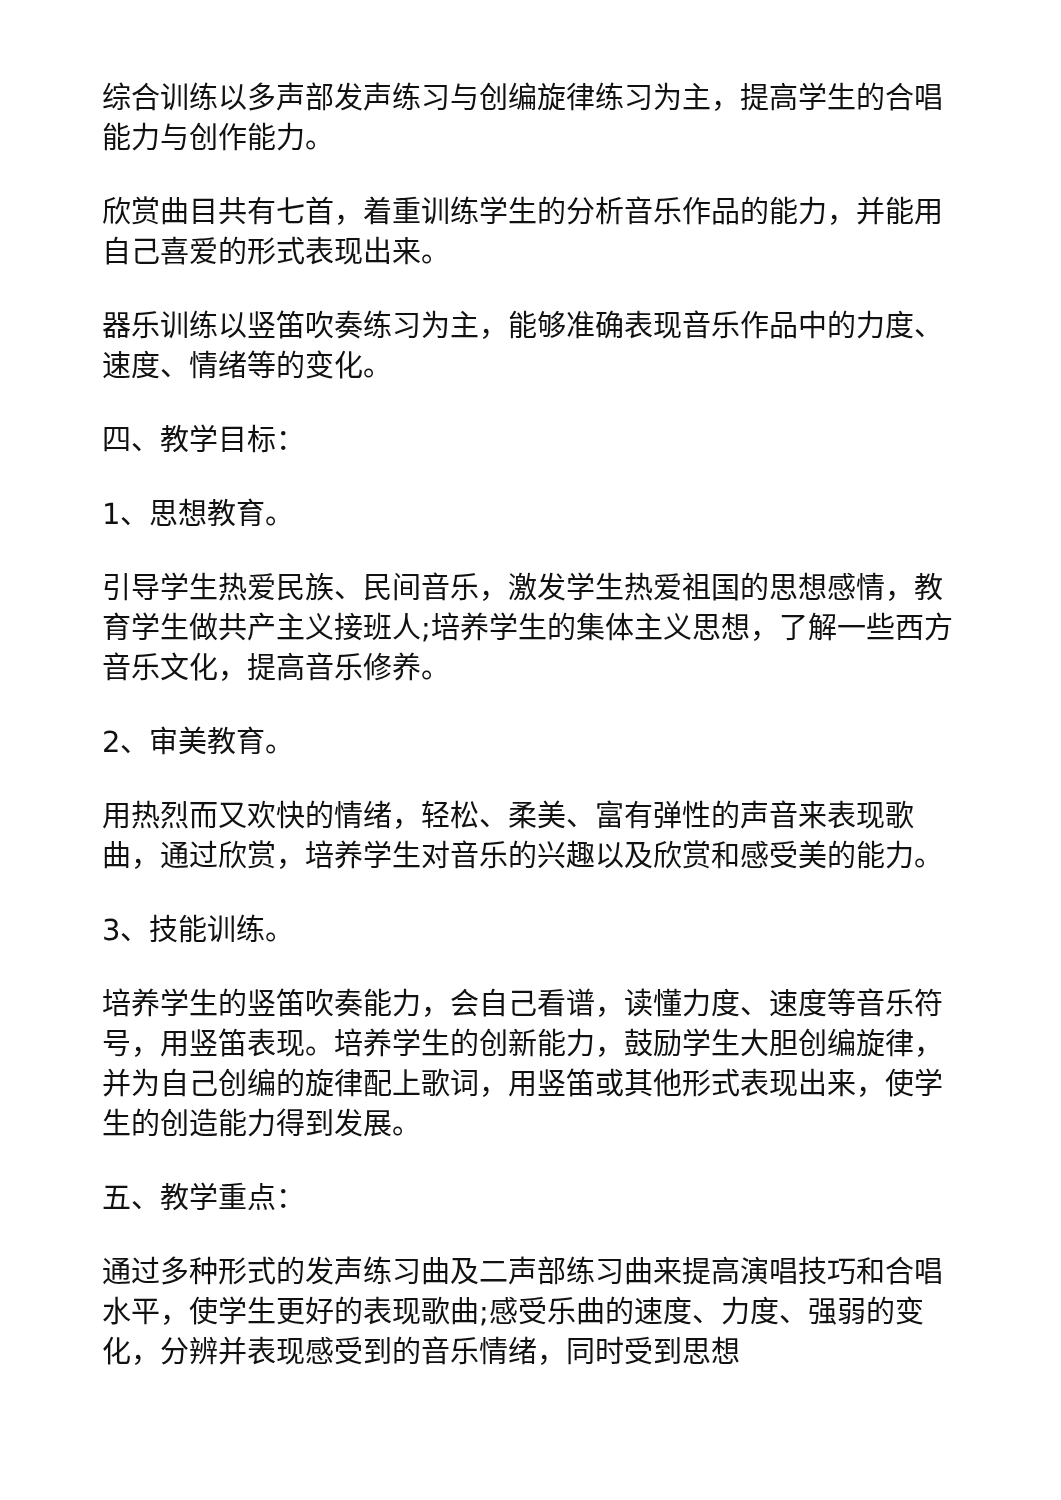综合训练以多声部发声练习与创编旋律练习为主，提高学生的合唱能力与创作能力。
欣赏曲目共有七首，着重训练学生的分析音乐作品的能力，并能用自己喜爱的形式表现出来。
器乐训练以竖笛吹奏练习为主，能够准确表现音乐作品中的力度、速度、情绪等的变化。
四、教学目标：
1、思想教育。
引导学生热爱民族、民间音乐，激发学生热爱祖国的思想感情，教育学生做共产主义接班人;培养学生的集体主义思想，了解一些西方音乐文化，提高音乐修养。
2、审美教育。
用热烈而又欢快的情绪，轻松、柔美、富有弹性的声音来表现歌曲，通过欣赏，培养学生对音乐的兴趣以及欣赏和感受美的能力。
3、技能训练。
培养学生的竖笛吹奏能力，会自己看谱，读懂力度、速度等音乐符号，用竖笛表现。培养学生的创新能力，鼓励学生大胆创编旋律，并为自己创编的旋律配上歌词，用竖笛或其他形式表现出来，使学生的创造能力得到发展。
五、教学重点：
通过多种形式的发声练习曲及二声部练习曲来提高演唱技巧和合唱水平，使学生更好的表现歌曲;感受乐曲的速度、力度、强弱的变化，分辨并表现感受到的音乐情绪，同时受到思想